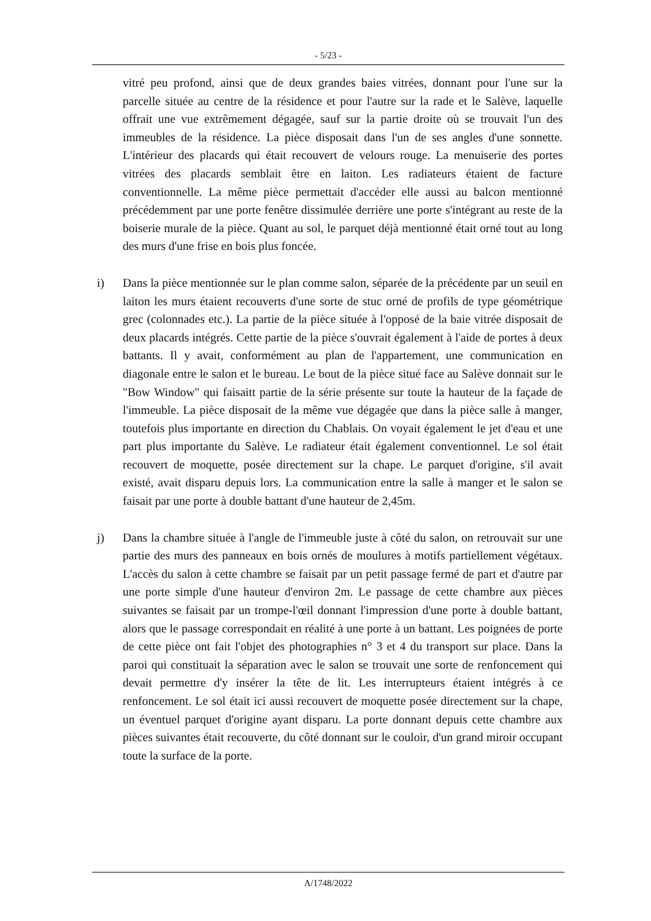- 5/23 -
vitré peu profond, ainsi que de deux grandes baies vitrées, donnant pour l'une sur la parcelle située au centre de la résidence et pour l'autre sur la rade et le Salève, laquelle offrait une vue extrêmement dégagée, sauf sur la partie droite où se trouvait l'un des immeubles de la résidence. La pièce disposait dans l'un de ses angles d'une sonnette. L'intérieur des placards qui était recouvert de velours rouge. La menuiserie des portes vitrées des placards semblait être en laiton. Les radiateurs étaient de facture conventionnelle. La même pièce permettait d'accéder elle aussi au balcon mentionné précédemment par une porte fenêtre dissimulée derrière une porte s'intégrant au reste de la boiserie murale de la pièce. Quant au sol, le parquet déjà mentionné était orné tout au long des murs d'une frise en bois plus foncée.
i) Dans la pièce mentionnée sur le plan comme salon, séparée de la précédente par un seuil en laiton les murs étaient recouverts d'une sorte de stuc orné de profils de type géométrique grec (colonnades etc.). La partie de la pièce située à l'opposé de la baie vitrée disposait de deux placards intégrés. Cette partie de la pièce s'ouvrait également à l'aide de portes à deux battants. Il y avait, conformément au plan de l'appartement, une communication en diagonale entre le salon et le bureau. Le bout de la pièce situé face au Salève donnait sur le "Bow Window" qui faisaitt partie de la série présente sur toute la hauteur de la façade de l'immeuble. La pièce disposait de la même vue dégagée que dans la pièce salle à manger, toutefois plus importante en direction du Chablais. On voyait également le jet d'eau et une part plus importante du Salève. Le radiateur était également conventionnel. Le sol était recouvert de moquette, posée directement sur la chape. Le parquet d'origine, s'il avait existé, avait disparu depuis lors. La communication entre la salle à manger et le salon se faisait par une porte à double battant d'une hauteur de 2,45m.
j) Dans la chambre située à l'angle de l'immeuble juste à côté du salon, on retrouvait sur une partie des murs des panneaux en bois ornés de moulures à motifs partiellement végétaux. L'accès du salon à cette chambre se faisait par un petit passage fermé de part et d'autre par une porte simple d'une hauteur d'environ 2m. Le passage de cette chambre aux pièces suivantes se faisait par un trompe-l'œil donnant l'impression d'une porte à double battant, alors que le passage correspondait en réalité à une porte à un battant. Les poignées de porte de cette pièce ont fait l'objet des photographies n° 3 et 4 du transport sur place. Dans la paroi qui constituait la séparation avec le salon se trouvait une sorte de renfoncement qui devait permettre d'y insérer la tête de lit. Les interrupteurs étaient intégrés à ce renfoncement. Le sol était ici aussi recouvert de moquette posée directement sur la chape, un éventuel parquet d'origine ayant disparu. La porte donnant depuis cette chambre aux pièces suivantes était recouverte, du côté donnant sur le couloir, d'un grand miroir occupant toute la surface de la porte.
A/1748/2022